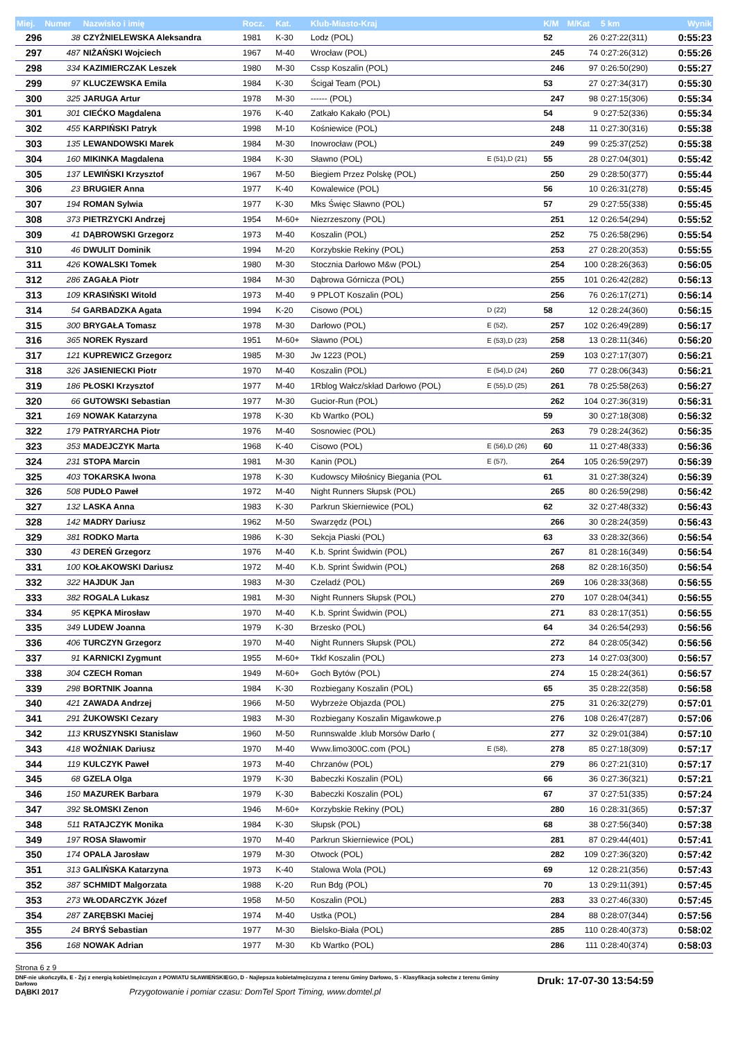| Miej. | Numer | Nazwisko i imię | Rocz. | Kat. | Klub-Miasto-Kraj | | K/M | M/Kat | 5 km | Wynik |
| --- | --- | --- | --- | --- | --- | --- | --- | --- | --- | --- |
| 296 | 38 | CZYŻNIELEWSKA Aleksandra | 1981 | K-30 | Lodz (POL) | | 52 | 26 | 0:27:22(311) | 0:55:23 |
| 297 | 487 | NIŻAŃSKI Wojciech | 1967 | M-40 | Wrocław (POL) | | 245 | 74 | 0:27:26(312) | 0:55:26 |
| 298 | 334 | KAZIMIERCZAK Leszek | 1980 | M-30 | Cssp Koszalin (POL) | | 246 | 97 | 0:26:50(290) | 0:55:27 |
| 299 | 97 | KLUCZEWSKA Emila | 1984 | K-30 | Ścigał Team (POL) | | 53 | 27 | 0:27:34(317) | 0:55:30 |
| 300 | 325 | JARUGA Artur | 1978 | M-30 | ------ (POL) | | 247 | 98 | 0:27:15(306) | 0:55:34 |
| 301 | 301 | CIEĆKO Magdalena | 1976 | K-40 | Zatkało Kakało (POL) | | 54 | 9 | 0:27:52(336) | 0:55:34 |
| 302 | 455 | KARPIŃSKI Patryk | 1998 | M-10 | Kośniewice (POL) | | 248 | 11 | 0:27:30(316) | 0:55:38 |
| 303 | 135 | LEWANDOWSKI Marek | 1984 | M-30 | Inowrocław (POL) | | 249 | 99 | 0:25:37(252) | 0:55:38 |
| 304 | 160 | MIKINKA Magdalena | 1984 | K-30 | Sławno (POL) | E (51),D (21) | 55 | 28 | 0:27:04(301) | 0:55:42 |
| 305 | 137 | LEWIŃSKI Krzysztof | 1967 | M-50 | Biegiem Przez Polskę (POL) | | 250 | 29 | 0:28:50(377) | 0:55:44 |
| 306 | 23 | BRUGIER Anna | 1977 | K-40 | Kowalewice (POL) | | 56 | 10 | 0:26:31(278) | 0:55:45 |
| 307 | 194 | ROMAN Sylwia | 1977 | K-30 | Mks Święc Sławno (POL) | | 57 | 29 | 0:27:55(338) | 0:55:45 |
| 308 | 373 | PIETRZYCKI Andrzej | 1954 | M-60+ | Niezrzeszony (POL) | | 251 | 12 | 0:26:54(294) | 0:55:52 |
| 309 | 41 | DĄBROWSKI Grzegorz | 1973 | M-40 | Koszalin (POL) | | 252 | 75 | 0:26:58(296) | 0:55:54 |
| 310 | 46 | DWULIT Dominik | 1994 | M-20 | Korzybskie Rekiny (POL) | | 253 | 27 | 0:28:20(353) | 0:55:55 |
| 311 | 426 | KOWALSKI Tomek | 1980 | M-30 | Stocznia Darłowo M&w (POL) | | 254 | 100 | 0:28:26(363) | 0:56:05 |
| 312 | 286 | ZAGAŁA Piotr | 1984 | M-30 | Dąbrowa Górnicza (POL) | | 255 | 101 | 0:26:42(282) | 0:56:13 |
| 313 | 109 | KRASIŃSKI Witold | 1973 | M-40 | 9 PPLOT Koszalin (POL) | | 256 | 76 | 0:26:17(271) | 0:56:14 |
| 314 | 54 | GARBADZKA Agata | 1994 | K-20 | Cisowo (POL) | D (22) | 58 | 12 | 0:28:24(360) | 0:56:15 |
| 315 | 300 | BRYGAŁA Tomasz | 1978 | M-30 | Darłowo (POL) | E (52), | 257 | 102 | 0:26:49(289) | 0:56:17 |
| 316 | 365 | NOREK Ryszard | 1951 | M-60+ | Sławno (POL) | E (53),D (23) | 258 | 13 | 0:28:11(346) | 0:56:20 |
| 317 | 121 | KUPREWICZ Grzegorz | 1985 | M-30 | Jw 1223 (POL) | | 259 | 103 | 0:27:17(307) | 0:56:21 |
| 318 | 326 | JASIENIECKI Piotr | 1970 | M-40 | Koszalin (POL) | E (54),D (24) | 260 | 77 | 0:28:06(343) | 0:56:21 |
| 319 | 186 | PŁOSKI Krzysztof | 1977 | M-40 | 1Rblog Wałcz/skład Darłowo (POL) | E (55),D (25) | 261 | 78 | 0:25:58(263) | 0:56:27 |
| 320 | 66 | GUTOWSKI Sebastian | 1977 | M-30 | Gucior-Run (POL) | | 262 | 104 | 0:27:36(319) | 0:56:31 |
| 321 | 169 | NOWAK Katarzyna | 1978 | K-30 | Kb Wartko (POL) | | 59 | 30 | 0:27:18(308) | 0:56:32 |
| 322 | 179 | PATRYARCHA Piotr | 1976 | M-40 | Sosnowiec (POL) | | 263 | 79 | 0:28:24(362) | 0:56:35 |
| 323 | 353 | MADEJCZYK Marta | 1968 | K-40 | Cisowo (POL) | E (56),D (26) | 60 | 11 | 0:27:48(333) | 0:56:36 |
| 324 | 231 | STOPA Marcin | 1981 | M-30 | Kanin (POL) | E (57), | 264 | 105 | 0:26:59(297) | 0:56:39 |
| 325 | 403 | TOKARSKA Iwona | 1978 | K-30 | Kudowscy Miłośnicy Biegania (POL | | 61 | 31 | 0:27:38(324) | 0:56:39 |
| 326 | 508 | PUDŁO Paweł | 1972 | M-40 | Night Runners Słupsk (POL) | | 265 | 80 | 0:26:59(298) | 0:56:42 |
| 327 | 132 | LASKA Anna | 1983 | K-30 | Parkrun Skierniewice (POL) | | 62 | 32 | 0:27:48(332) | 0:56:43 |
| 328 | 142 | MADRY Dariusz | 1962 | M-50 | Swarzędz (POL) | | 266 | 30 | 0:28:24(359) | 0:56:43 |
| 329 | 381 | RODKO Marta | 1986 | K-30 | Sekcja Piaski (POL) | | 63 | 33 | 0:28:32(366) | 0:56:54 |
| 330 | 43 | DEREŃ Grzegorz | 1976 | M-40 | K.b. Sprint Świdwin (POL) | | 267 | 81 | 0:28:16(349) | 0:56:54 |
| 331 | 100 | KOŁAKOWSKI Dariusz | 1972 | M-40 | K.b. Sprint Świdwin (POL) | | 268 | 82 | 0:28:16(350) | 0:56:54 |
| 332 | 322 | HAJDUK Jan | 1983 | M-30 | Czeladź (POL) | | 269 | 106 | 0:28:33(368) | 0:56:55 |
| 333 | 382 | ROGALA Lukasz | 1981 | M-30 | Night Runners Słupsk (POL) | | 270 | 107 | 0:28:04(341) | 0:56:55 |
| 334 | 95 | KĘPKA Mirosław | 1970 | M-40 | K.b. Sprint Świdwin (POL) | | 271 | 83 | 0:28:17(351) | 0:56:55 |
| 335 | 349 | LUDEW Joanna | 1979 | K-30 | Brzesko (POL) | | 64 | 34 | 0:26:54(293) | 0:56:56 |
| 336 | 406 | TURCZYN Grzegorz | 1970 | M-40 | Night Runners Słupsk (POL) | | 272 | 84 | 0:28:05(342) | 0:56:56 |
| 337 | 91 | KARNICKI Zygmunt | 1955 | M-60+ | Tkkf Koszalin (POL) | | 273 | 14 | 0:27:03(300) | 0:56:57 |
| 338 | 304 | CZECH Roman | 1949 | M-60+ | Goch Bytów (POL) | | 274 | 15 | 0:28:24(361) | 0:56:57 |
| 339 | 298 | BORTNIK Joanna | 1984 | K-30 | Rozbiegany Koszalin (POL) | | 65 | 35 | 0:28:22(358) | 0:56:58 |
| 340 | 421 | ZAWADA Andrzej | 1966 | M-50 | Wybrzeże Objazda (POL) | | 275 | 31 | 0:26:32(279) | 0:57:01 |
| 341 | 291 | ŻUKOWSKI Cezary | 1983 | M-30 | Rozbiegany Koszalin Migawkowe.p | | 276 | 108 | 0:26:47(287) | 0:57:06 |
| 342 | 113 | KRUSZYNSKI Stanislaw | 1960 | M-50 | Runnswalde .klub Morsów Darło ( | | 277 | 32 | 0:29:01(384) | 0:57:10 |
| 343 | 418 | WOŹNIAK Dariusz | 1970 | M-40 | Www.limo300C.com (POL) | E (58), | 278 | 85 | 0:27:18(309) | 0:57:17 |
| 344 | 119 | KULCZYK Paweł | 1973 | M-40 | Chrzanów (POL) | | 279 | 86 | 0:27:21(310) | 0:57:17 |
| 345 | 68 | GZELA Olga | 1979 | K-30 | Babeczki Koszalin (POL) | | 66 | 36 | 0:27:36(321) | 0:57:21 |
| 346 | 150 | MAZUREK Barbara | 1979 | K-30 | Babeczki Koszalin (POL) | | 67 | 37 | 0:27:51(335) | 0:57:24 |
| 347 | 392 | SŁOMSKI Zenon | 1946 | M-60+ | Korzybskie Rekiny (POL) | | 280 | 16 | 0:28:31(365) | 0:57:37 |
| 348 | 511 | RATAJCZYK Monika | 1984 | K-30 | Słupsk (POL) | | 68 | 38 | 0:27:56(340) | 0:57:38 |
| 349 | 197 | ROSA Sławomir | 1970 | M-40 | Parkrun Skierniewice (POL) | | 281 | 87 | 0:29:44(401) | 0:57:41 |
| 350 | 174 | OPALA Jarosław | 1979 | M-30 | Otwock (POL) | | 282 | 109 | 0:27:36(320) | 0:57:42 |
| 351 | 313 | GALIŃSKA Katarzyna | 1973 | K-40 | Stalowa Wola (POL) | | 69 | 12 | 0:28:21(356) | 0:57:43 |
| 352 | 387 | SCHMIDT Malgorzata | 1988 | K-20 | Run Bdg (POL) | | 70 | 13 | 0:29:11(391) | 0:57:45 |
| 353 | 273 | WŁODARCZYK Józef | 1958 | M-50 | Koszalin (POL) | | 283 | 33 | 0:27:46(330) | 0:57:45 |
| 354 | 287 | ZARĘBSKI Maciej | 1974 | M-40 | Ustka (POL) | | 284 | 88 | 0:28:07(344) | 0:57:56 |
| 355 | 24 | BRYŚ Sebastian | 1977 | M-30 | Bielsko-Biała (POL) | | 285 | 110 | 0:28:40(373) | 0:58:02 |
| 356 | 168 | NOWAK Adrian | 1977 | M-30 | Kb Wartko (POL) | | 286 | 111 | 0:28:40(374) | 0:58:03 |
Strona 6 z 9
DNF-nie ukończył/a, E - Żyj z energią kobiet/mężczyzn z POWIATU SŁAWIEŃSKIEGO, D - Najlepsza kobieta/mężczyzna z terenu Gminy Darłowo, S - Klasyfikacja sołectw z terenu Gminy Darłowo
DĄBKI 2017 Przygotowanie i pomiar czasu: DomTel Sport Timing, www.domtel.pl
Druk: 17-07-30 13:54:59